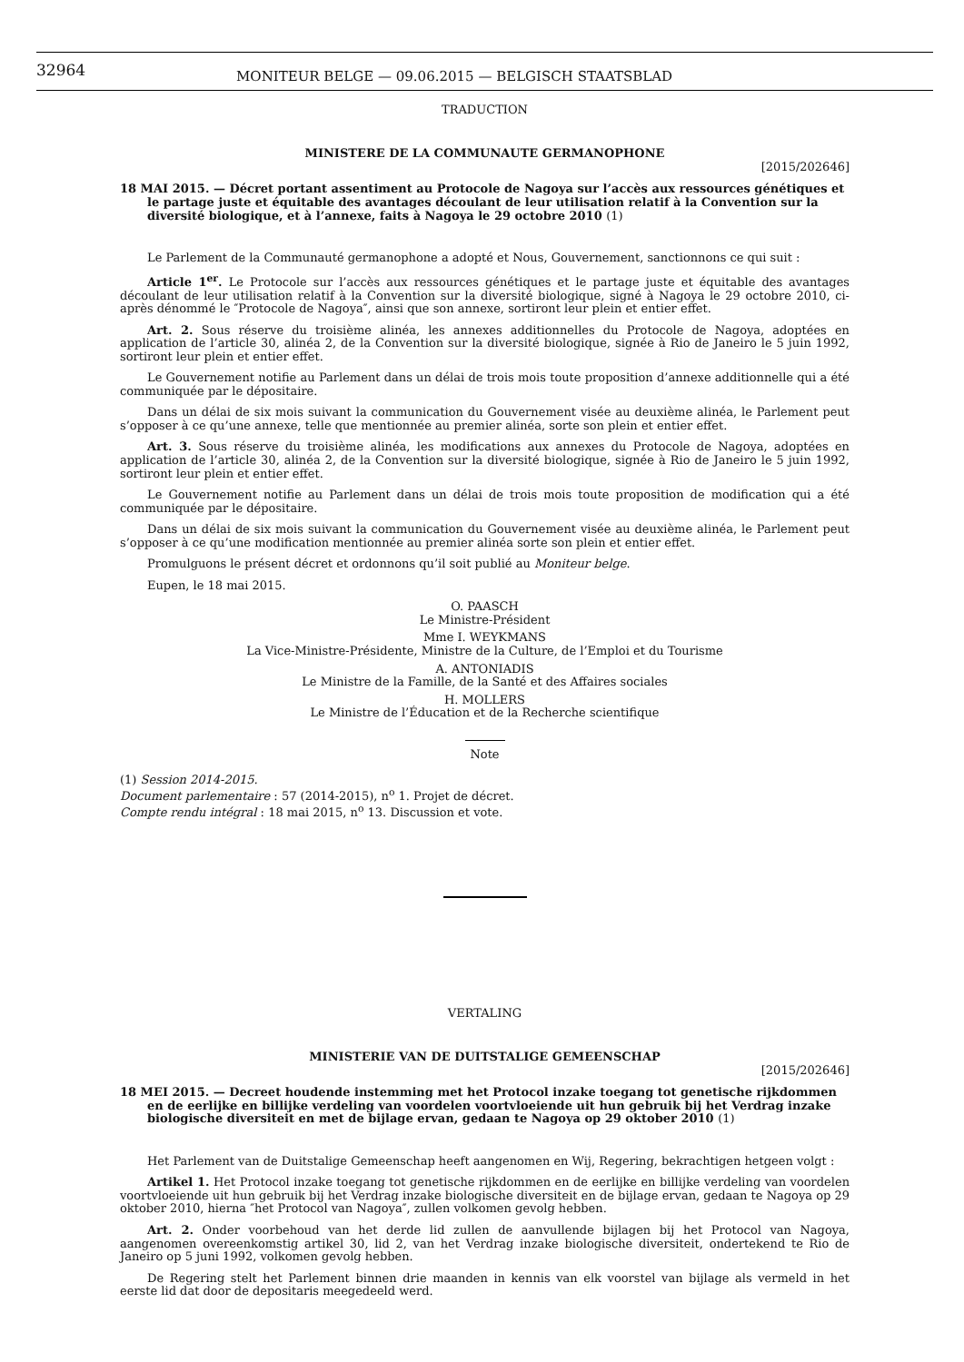32964
MONITEUR BELGE — 09.06.2015 — BELGISCH STAATSBLAD
TRADUCTION
MINISTERE DE LA COMMUNAUTE GERMANOPHONE
[2015/202646]
18 MAI 2015. — Décret portant assentiment au Protocole de Nagoya sur l’accès aux ressources génétiques et le partage juste et équitable des avantages découlant de leur utilisation relatif à la Convention sur la diversité biologique, et à l’annexe, faits à Nagoya le 29 octobre 2010 (1)
Le Parlement de la Communauté germanophone a adopté et Nous, Gouvernement, sanctionnons ce qui suit :
Article 1<sup>er</sup>. Le Protocole sur l’accès aux ressources génétiques et le partage juste et équitable des avantages découlant de leur utilisation relatif à la Convention sur la diversité biologique, signé à Nagoya le 29 octobre 2010, ci-après dénommé le ″Protocole de Nagoya″, ainsi que son annexe, sortiront leur plein et entier effet.
Art. 2. Sous réserve du troisième alinéa, les annexes additionnelles du Protocole de Nagoya, adoptées en application de l’article 30, alinéa 2, de la Convention sur la diversité biologique, signée à Rio de Janeiro le 5 juin 1992, sortiront leur plein et entier effet.
Le Gouvernement notifie au Parlement dans un délai de trois mois toute proposition d’annexe additionnelle qui a été communiquée par le dépositaire.
Dans un délai de six mois suivant la communication du Gouvernement visée au deuxième alinéa, le Parlement peut s’opposer à ce qu’une annexe, telle que mentionnée au premier alinéa, sorte son plein et entier effet.
Art. 3. Sous réserve du troisième alinéa, les modifications aux annexes du Protocole de Nagoya, adoptées en application de l’article 30, alinéa 2, de la Convention sur la diversité biologique, signée à Rio de Janeiro le 5 juin 1992, sortiront leur plein et entier effet.
Le Gouvernement notifie au Parlement dans un délai de trois mois toute proposition de modification qui a été communiquée par le dépositaire.
Dans un délai de six mois suivant la communication du Gouvernement visée au deuxième alinéa, le Parlement peut s’opposer à ce qu’une modification mentionnée au premier alinéa sorte son plein et entier effet.
Promulguons le présent décret et ordonnons qu’il soit publié au Moniteur belge.
Eupen, le 18 mai 2015.
O. PAASCH
Le Ministre-Président
Mme I. WEYKMANS
La Vice-Ministre-Présidente, Ministre de la Culture, de l’Emploi et du Tourisme
A. ANTONIADIS
Le Ministre de la Famille, de la Santé et des Affaires sociales
H. MOLLERS
Le Ministre de l’Éducation et de la Recherche scientifique
Note
(1) Session 2014-2015.
Document parlementaire : 57 (2014-2015), n<sup>o</sup> 1. Projet de décret.
Compte rendu intégral : 18 mai 2015, n<sup>o</sup> 13. Discussion et vote.
VERTALING
MINISTERIE VAN DE DUITSTALIGE GEMEENSCHAP
[2015/202646]
18 MEI 2015. — Decreet houdende instemming met het Protocol inzake toegang tot genetische rijkdommen en de eerlijke en billijke verdeling van voordelen voortvloeiende uit hun gebruik bij het Verdrag inzake biologische diversiteit en met de bijlage ervan, gedaan te Nagoya op 29 oktober 2010 (1)
Het Parlement van de Duitstalige Gemeenschap heeft aangenomen en Wij, Regering, bekrachtigen hetgeen volgt :
Artikel 1. Het Protocol inzake toegang tot genetische rijkdommen en de eerlijke en billijke verdeling van voordelen voortvloeiende uit hun gebruik bij het Verdrag inzake biologische diversiteit en de bijlage ervan, gedaan te Nagoya op 29 oktober 2010, hierna ″het Protocol van Nagoya″, zullen volkomen gevolg hebben.
Art. 2. Onder voorbehoud van het derde lid zullen de aanvullende bijlagen bij het Protocol van Nagoya, aangenomen overeenkomstig artikel 30, lid 2, van het Verdrag inzake biologische diversiteit, ondertekend te Rio de Janeiro op 5 juni 1992, volkomen gevolg hebben.
De Regering stelt het Parlement binnen drie maanden in kennis van elk voorstel van bijlage als vermeld in het eerste lid dat door de depositaris meegedeeld werd.